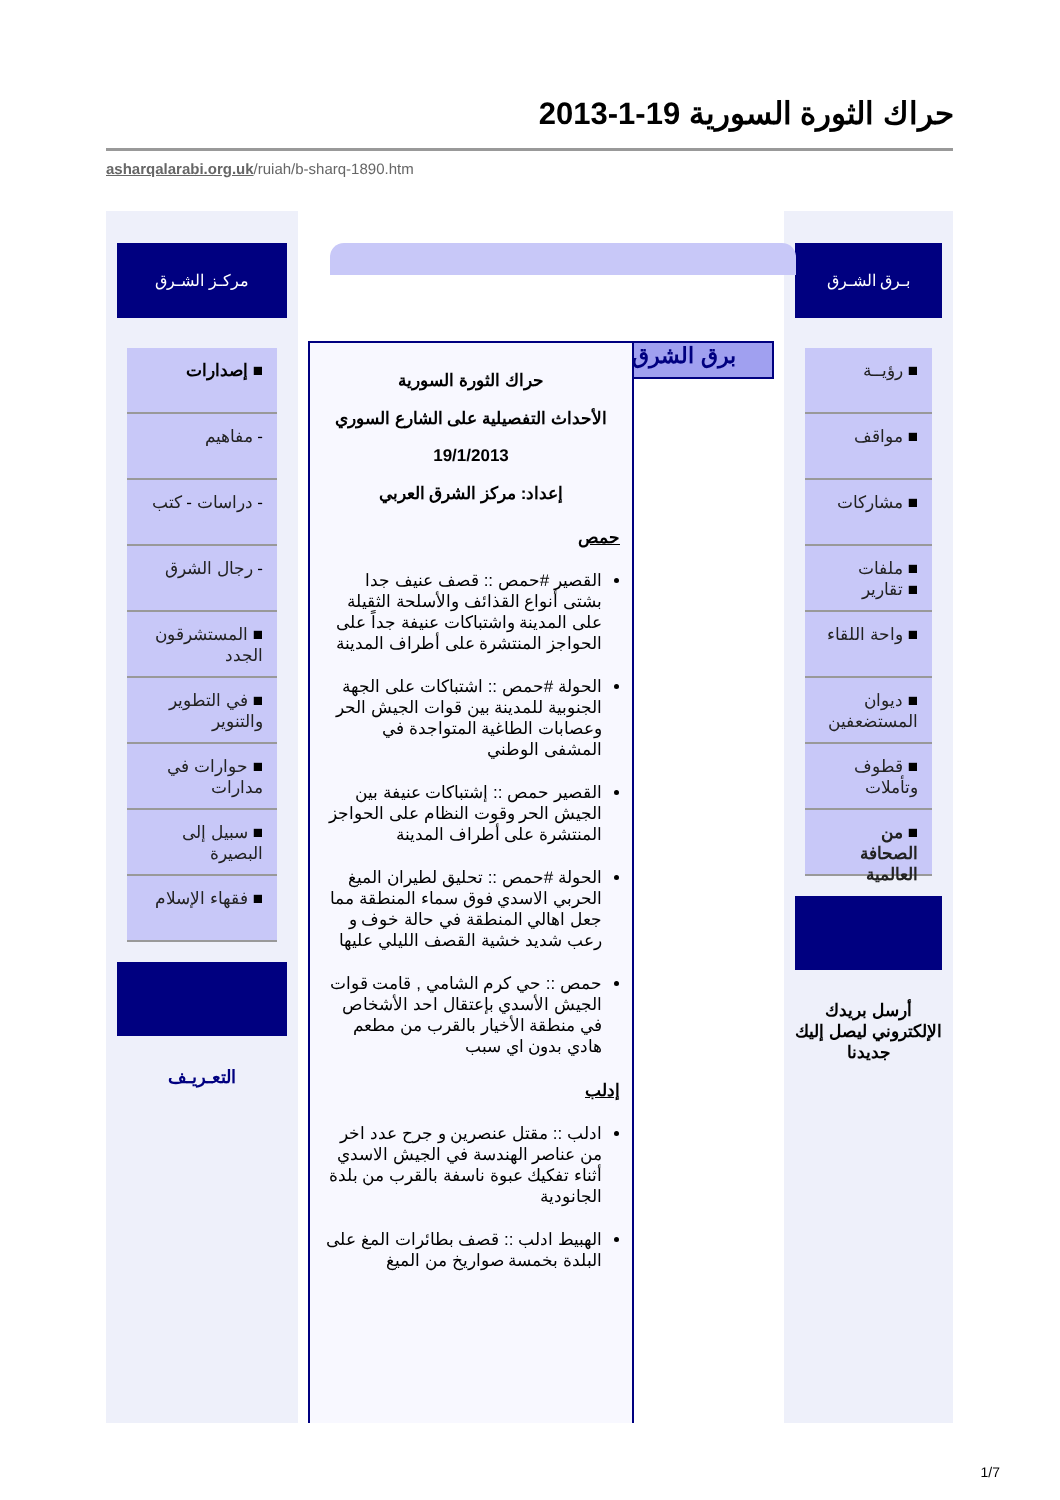حراك الثورة السورية 19-1-2013
asharqalarabi.org.uk/ruiah/b-sharq-1890.htm
بـرق الشـرق
■ رؤيــة
■ مواقف
■ مشاركات
■ ملفات
■ تقارير
■ واحة اللقاء
■ ديوان المستضعفين
■ قطوف وتأملات
■ من الصحافة العالمية
أرسل بريدك الإلكتروني ليصل إليك جديدنا
برق الشرق
حراك الثورة السورية
الأحداث التفصيلية على الشارع السوري
19/1/2013
إعداد: مركز الشرق العربي
حمص
القصير #حمص :: قصف عنيف جدا بشتى أنواع القذائف والأسلحة الثقيلة على المدينة واشتباكات عنيفة جداً على الحواجز المنتشرة على أطراف المدينة
الحولة #حمص :: اشتباكات على الجهة الجنوبية للمدينة بين قوات الجيش الحر وعصابات الطاغية المتواجدة في المشفى الوطني
القصير حمص :: إشتباكات عنيفة بين الجيش الحر وقوت النظام على الحواجز المنتشرة على أطراف المدينة
الحولة #حمص :: تحليق لطيران الميغ الحربي الاسدي فوق سماء المنطقة مما جعل اهالي المنطقة في حالة خوف و رعب شديد خشية القصف الليلي عليها
حمص :: حي كرم الشامي , قامت قوات الجيش الأسدي بإعتقال احد الأشخاص في منطقة الأخيار بالقرب من مطعم هادي بدون اي سبب
إدلب
ادلب :: مقتل عنصرين و جرح عدد اخر من عناصر الهندسة في الجيش الاسدي أثناء تفكيك عبوة ناسفة بالقرب من بلدة الجانودية
الهبيط ادلب :: قصف بطائرات المغ على البلدة بخمسة صواريخ من الميغ
مركـز الشـرق
■ إصدارات
- مفاهيم
- دراسات - كتب
- رجال الشرق
■ المستشرقون الجدد
■ في التطوير والتنوير
■ حوارات في مدارات
■ سبيل إلى البصيرة
■ فقهاء الإسلام
التعـريـف
1/7